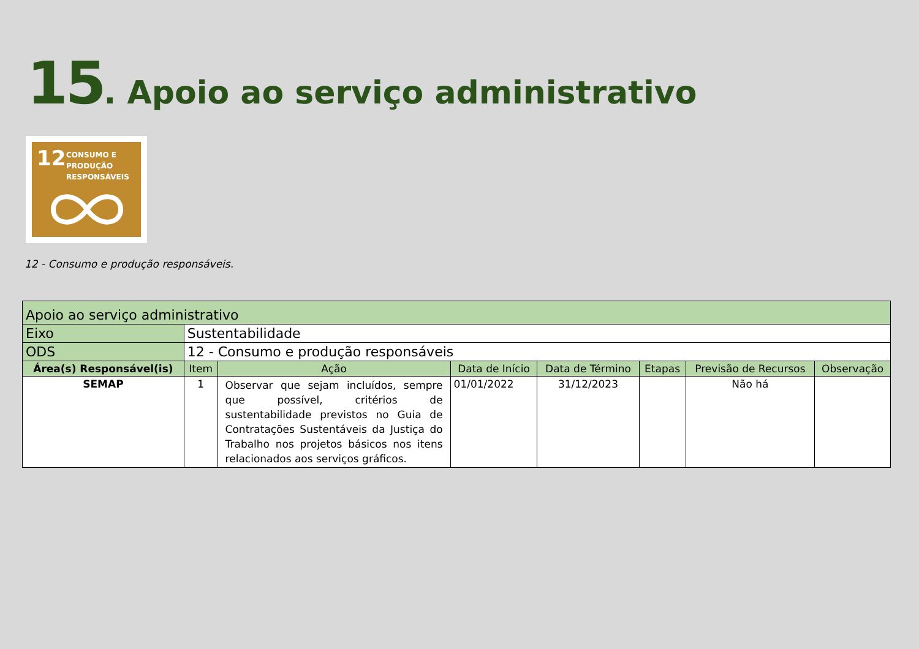15. Apoio ao serviço administrativo
12
CONSUMO E
PRODUÇÃO
RESPONSÁVEIS
12 - Consumo e produção responsáveis.
| Apoio ao serviço administrativo | | | | | | | |
| Eixo | Sustentabilidade | | | | | | |
| ODS | 12 - Consumo e produção responsáveis | | | | | | |
| Área(s) Responsável(is) | Item | Ação | Data de Início | Data de Término | Etapas | Previsão de Recursos | Observação |
| SEMAP | 1 | Observar que sejam incluídos, sempre que possível, critérios de sustentabilidade previstos no Guia de Contratações Sustentáveis da Justiça do Trabalho nos projetos básicos nos itens relacionados aos serviços gráficos. | 01/01/2022 | 31/12/2023 | | Não há | |